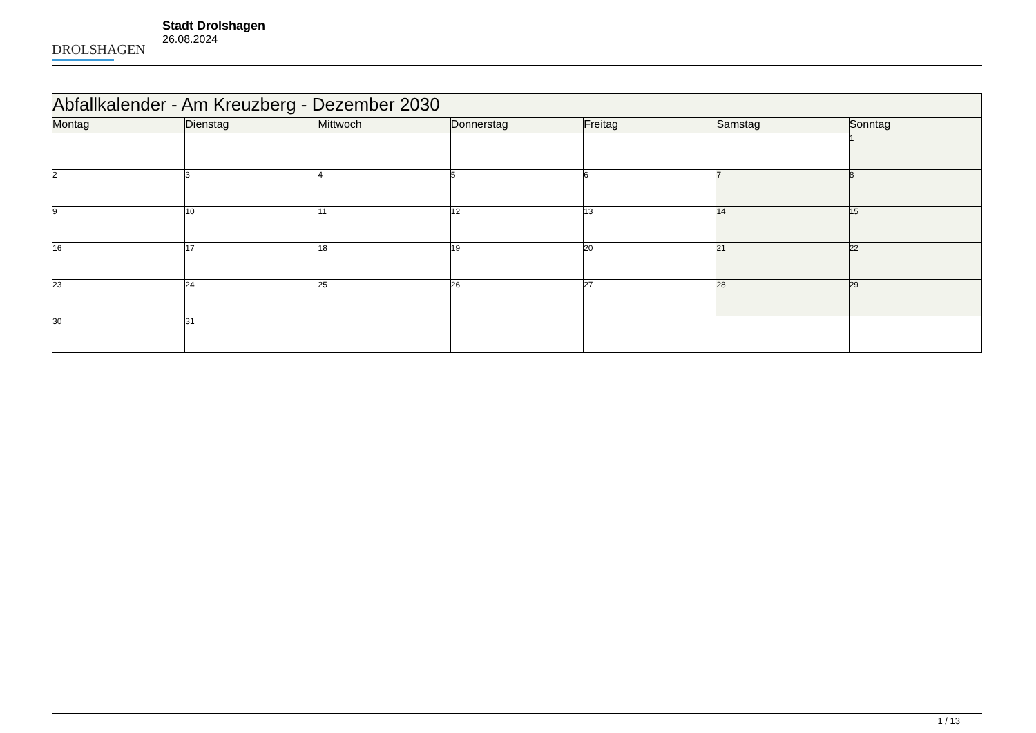DROLSHAGEN
Stadt Drolshagen
26.08.2024
| Abfallkalender - Am Kreuzberg - Dezember 2030 | | | | | | |
| Montag | Dienstag | Mittwoch | Donnerstag | Freitag | Samstag | Sonntag |
| | | | | | | 1 |
| 2 | 3 | 4 | 5 | 6 | 7 | 8 |
| 9 | 10 | 11 | 12 | 13 | 14 | 15 |
| 16 | 17 | 18 | 19 | 20 | 21 | 22 |
| 23 | 24 | 25 | 26 | 27 | 28 | 29 |
| 30 | 31 | | | | | |
1 / 13